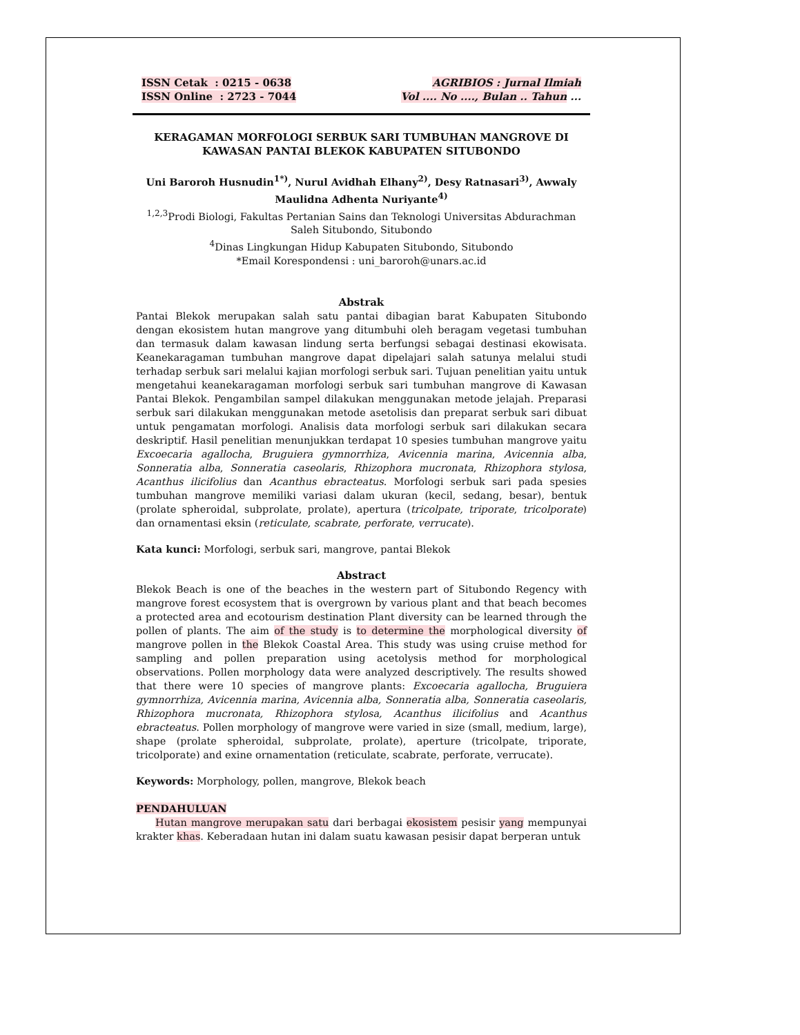ISSN Cetak : 0215 - 0638
ISSN Online : 2723 - 7044
AGRIBIOS : Jurnal Ilmiah
Vol .... No ...., Bulan .. Tahun ...
KERAGAMAN MORFOLOGI SERBUK SARI TUMBUHAN MANGROVE DI KAWASAN PANTAI BLEKOK KABUPATEN SITUBONDO
Uni Baroroh Husnudin<sup>1*)</sup>, Nurul Avidhah Elhany<sup>2)</sup>, Desy Ratnasari<sup>3)</sup>, Awwaly Maulidna Adhenta Nuriyante<sup>4)</sup>
<sup>1,2,3</sup>Prodi Biologi, Fakultas Pertanian Sains dan Teknologi Universitas Abdurachman Saleh Situbondo, Situbondo
<sup>4</sup> Dinas Lingkungan Hidup Kabupaten Situbondo, Situbondo
*Email Korespondensi : uni_baroroh@unars.ac.id
Abstrak
Pantai Blekok merupakan salah satu pantai dibagian barat Kabupaten Situbondo dengan ekosistem hutan mangrove yang ditumbuhi oleh beragam vegetasi tumbuhan dan termasuk dalam kawasan lindung serta berfungsi sebagai destinasi ekowisata. Keanekaragaman tumbuhan mangrove dapat dipelajari salah satunya melalui studi terhadap serbuk sari melalui kajian morfologi serbuk sari. Tujuan penelitian yaitu untuk mengetahui keanekaragaman morfologi serbuk sari tumbuhan mangrove di Kawasan Pantai Blekok. Pengambilan sampel dilakukan menggunakan metode jelajah. Preparasi serbuk sari dilakukan menggunakan metode asetolisis dan preparat serbuk sari dibuat untuk pengamatan morfologi. Analisis data morfologi serbuk sari dilakukan secara deskriptif. Hasil penelitian menunjukkan terdapat 10 spesies tumbuhan mangrove yaitu Excoecaria agallocha, Bruguiera gymnorrhiza, Avicennia marina, Avicennia alba, Sonneratia alba, Sonneratia caseolaris, Rhizophora mucronata, Rhizophora stylosa, Acanthus ilicifolius dan Acanthus ebracteatus. Morfologi serbuk sari pada spesies tumbuhan mangrove memiliki variasi dalam ukuran (kecil, sedang, besar), bentuk (prolate spheroidal, subprolate, prolate), apertura (tricolpate, triporate, tricolporate) dan ornamentasi eksin (reticulate, scabrate, perforate, verrucate).
Kata kunci: Morfologi, serbuk sari, mangrove, pantai Blekok
Abstract
Blekok Beach is one of the beaches in the western part of Situbondo Regency with mangrove forest ecosystem that is overgrown by various plant and that beach becomes a protected area and ecotourism destination Plant diversity can be learned through the pollen of plants. The aim of the study is to determine the morphological diversity of mangrove pollen in the Blekok Coastal Area. This study was using cruise method for sampling and pollen preparation using acetolysis method for morphological observations. Pollen morphology data were analyzed descriptively. The results showed that there were 10 species of mangrove plants: Excoecaria agallocha, Bruguiera gymnorrhiza, Avicennia marina, Avicennia alba, Sonneratia alba, Sonneratia caseolaris, Rhizophora mucronata, Rhizophora stylosa, Acanthus ilicifolius and Acanthus ebracteatus. Pollen morphology of mangrove were varied in size (small, medium, large), shape (prolate spheroidal, subprolate, prolate), aperture (tricolpate, triporate, tricolporate) and exine ornamentation (reticulate, scabrate, perforate, verrucate).
Keywords: Morphology, pollen, mangrove, Blekok beach
PENDAHULUAN
Hutan mangrove merupakan satu dari berbagai ekosistem pesisir yang mempunyai krakter khas. Keberadaan hutan ini dalam suatu kawasan pesisir dapat berperan untuk